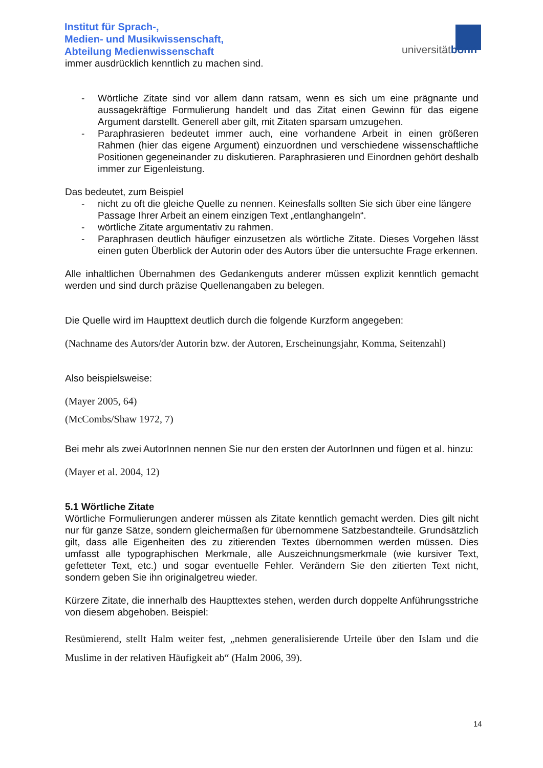Institut für Sprach-,
Medien- und Musikwissenschaft,
Abteilung Medienwissenschaft
universitätbonn
immer ausdrücklich kenntlich zu machen sind.
- Wörtliche Zitate sind vor allem dann ratsam, wenn es sich um eine prägnante und aussagekräftige Formulierung handelt und das Zitat einen Gewinn für das eigene Argument darstellt. Generell aber gilt, mit Zitaten sparsam umzugehen.
- Paraphrasieren bedeutet immer auch, eine vorhandene Arbeit in einen größeren Rahmen (hier das eigene Argument) einzuordnen und verschiedene wissenschaftliche Positionen gegeneinander zu diskutieren. Paraphrasieren und Einordnen gehört deshalb immer zur Eigenleistung.
Das bedeutet, zum Beispiel
- nicht zu oft die gleiche Quelle zu nennen. Keinesfalls sollten Sie sich über eine längere Passage Ihrer Arbeit an einem einzigen Text „entlanghangeln“.
- wörtliche Zitate argumentativ zu rahmen.
- Paraphrasen deutlich häufiger einzusetzen als wörtliche Zitate. Dieses Vorgehen lässt einen guten Überblick der Autorin oder des Autors über die untersuchte Frage erkennen.
Alle inhaltlichen Übernahmen des Gedankenguts anderer müssen explizit kenntlich gemacht werden und sind durch präzise Quellenangaben zu belegen.
Die Quelle wird im Haupttext deutlich durch die folgende Kurzform angegeben:
(Nachname des Autors/der Autorin bzw. der Autoren, Erscheinungsjahr, Komma, Seitenzahl)
Also beispielsweise:
(Mayer 2005, 64)
(McCombs/Shaw 1972, 7)
Bei mehr als zwei AutorInnen nennen Sie nur den ersten der AutorInnen und fügen et al. hinzu:
(Mayer et al. 2004, 12)
5.1 Wörtliche Zitate
Wörtliche Formulierungen anderer müssen als Zitate kenntlich gemacht werden. Dies gilt nicht nur für ganze Sätze, sondern gleichermaßen für übernommene Satzbestandteile. Grundsätzlich gilt, dass alle Eigenheiten des zu zitierenden Textes übernommen werden müssen. Dies umfasst alle typographischen Merkmale, alle Auszeichnungsmerkmale (wie kursiver Text, gefetteter Text, etc.) und sogar eventuelle Fehler. Verändern Sie den zitierten Text nicht, sondern geben Sie ihn originalgetreu wieder.
Kürzere Zitate, die innerhalb des Haupttextes stehen, werden durch doppelte Anführungsstriche von diesem abgehoben. Beispiel:
Resümierend, stellt Halm weiter fest, „nehmen generalisierende Urteile über den Islam und die Muslime in der relativen Häufigkeit ab“ (Halm 2006, 39).
14